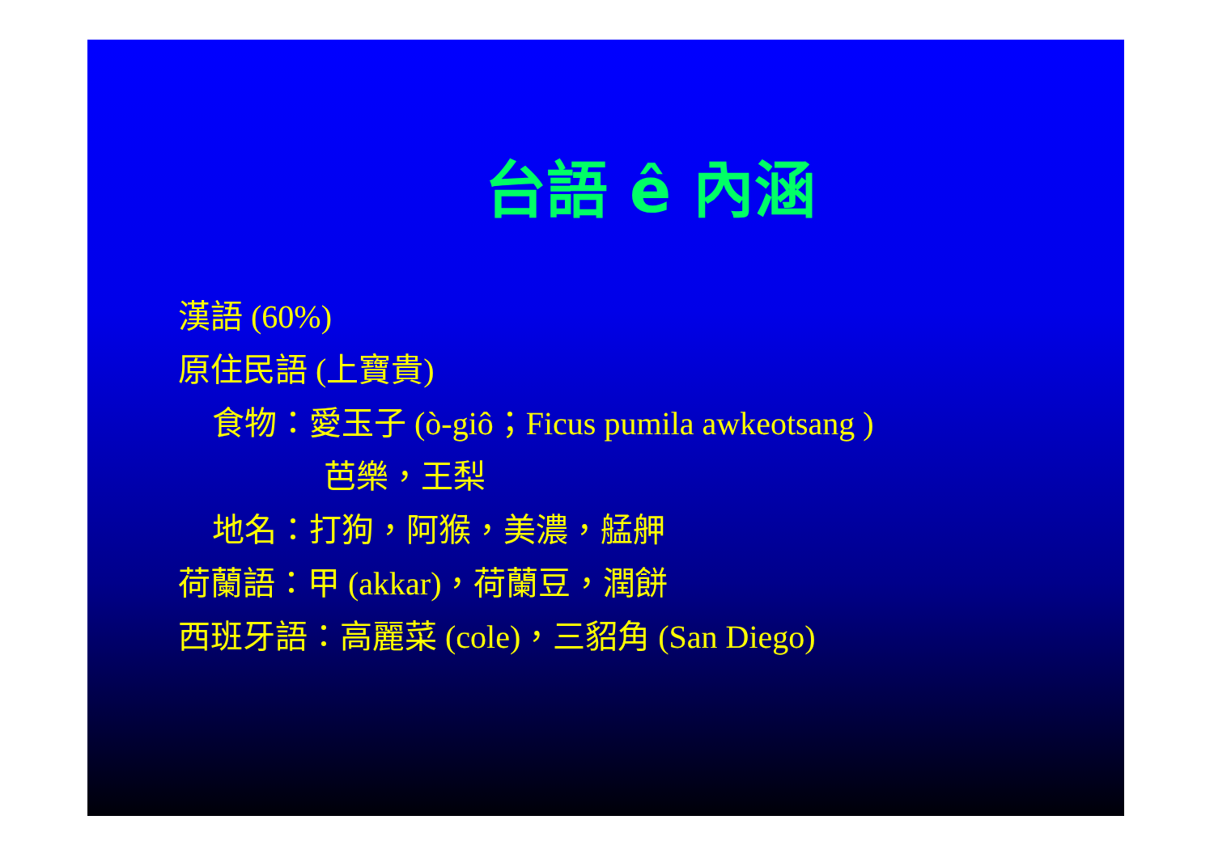台語 ê 內涵
漢語 (60%)
原住民語 (上寶貴)
食物：愛玉子 (ò-giô；Ficus pumila awkeotsang )
芭樂，王梨
地名：打狗，阿猴，美濃，艋舺
荷蘭語：甲 (akkar)，荷蘭豆，潤餅
西班牙語：高麗菜 (cole)，三貂角 (San Diego)